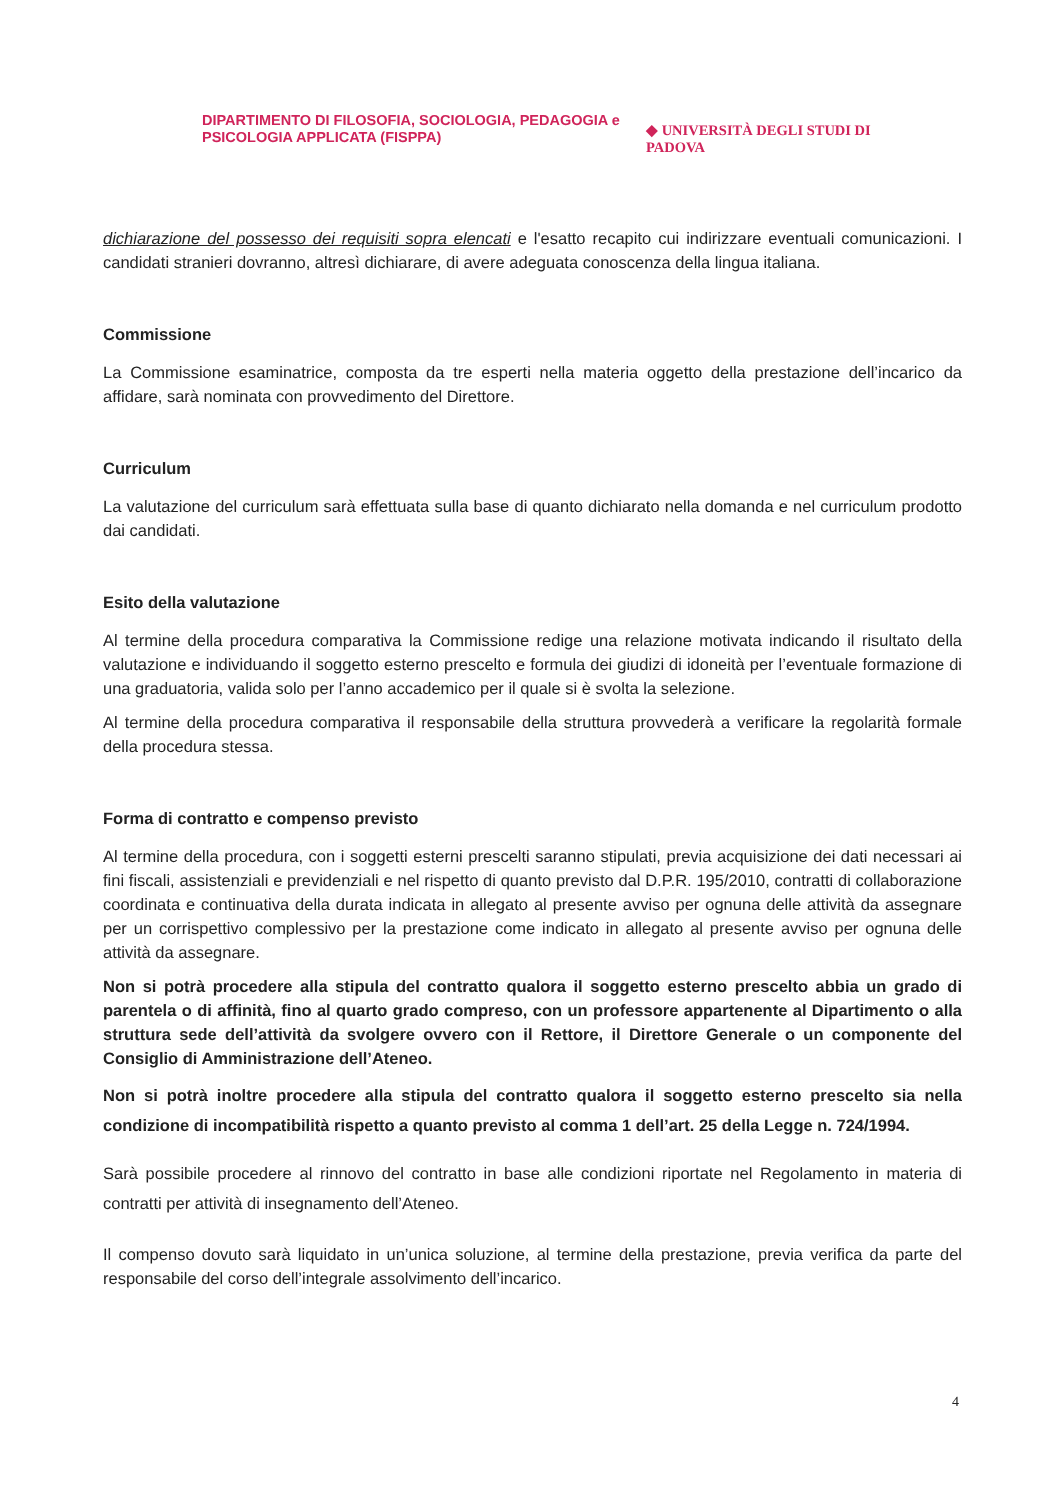DIPARTIMENTO DI FILOSOFIA, SOCIOLOGIA, PEDAGOGIA e PSICOLOGIA APPLICATA (FISPPA)
◆ UNIVERSITÀ DEGLI STUDI DI
PADOVA
dichiarazione del possesso dei requisiti sopra elencati e l'esatto recapito cui indirizzare eventuali comunicazioni. I candidati stranieri dovranno, altresì dichiarare, di avere adeguata conoscenza della lingua italiana.
Commissione
La Commissione esaminatrice, composta da tre esperti nella materia oggetto della prestazione dell’incarico da affidare, sarà nominata con provvedimento del Direttore.
Curriculum
La valutazione del curriculum sarà effettuata sulla base di quanto dichiarato nella domanda e nel curriculum prodotto dai candidati.
Esito della valutazione
Al termine della procedura comparativa la Commissione redige una relazione motivata indicando il risultato della valutazione e individuando il soggetto esterno prescelto e formula dei giudizi di idoneità per l’eventuale formazione di una graduatoria, valida solo per l’anno accademico per il quale si è svolta la selezione.
Al termine della procedura comparativa il responsabile della struttura provvederà a verificare la regolarità formale della procedura stessa.
Forma di contratto e compenso previsto
Al termine della procedura, con i soggetti esterni prescelti saranno stipulati, previa acquisizione dei dati necessari ai fini fiscali, assistenziali e previdenziali e nel rispetto di quanto previsto dal D.P.R. 195/2010, contratti di collaborazione coordinata e continuativa della durata indicata in allegato al presente avviso per ognuna delle attività da assegnare per un corrispettivo complessivo per la prestazione come indicato in allegato al presente avviso per ognuna delle attività da assegnare.
Non si potrà procedere alla stipula del contratto qualora il soggetto esterno prescelto abbia un grado di parentela o di affinità, fino al quarto grado compreso, con un professore appartenente al Dipartimento o alla struttura sede dell’attività da svolgere ovvero con il Rettore, il Direttore Generale o un componente del Consiglio di Amministrazione dell’Ateneo.
Non si potrà inoltre procedere alla stipula del contratto qualora il soggetto esterno prescelto sia nella condizione di incompatibilità rispetto a quanto previsto al comma 1 dell’art. 25 della Legge n. 724/1994.
Sarà possibile procedere al rinnovo del contratto in base alle condizioni riportate nel Regolamento in materia di contratti per attività di insegnamento dell’Ateneo.
Il compenso dovuto sarà liquidato in un’unica soluzione, al termine della prestazione, previa verifica da parte del responsabile del corso dell’integrale assolvimento dell’incarico.
4